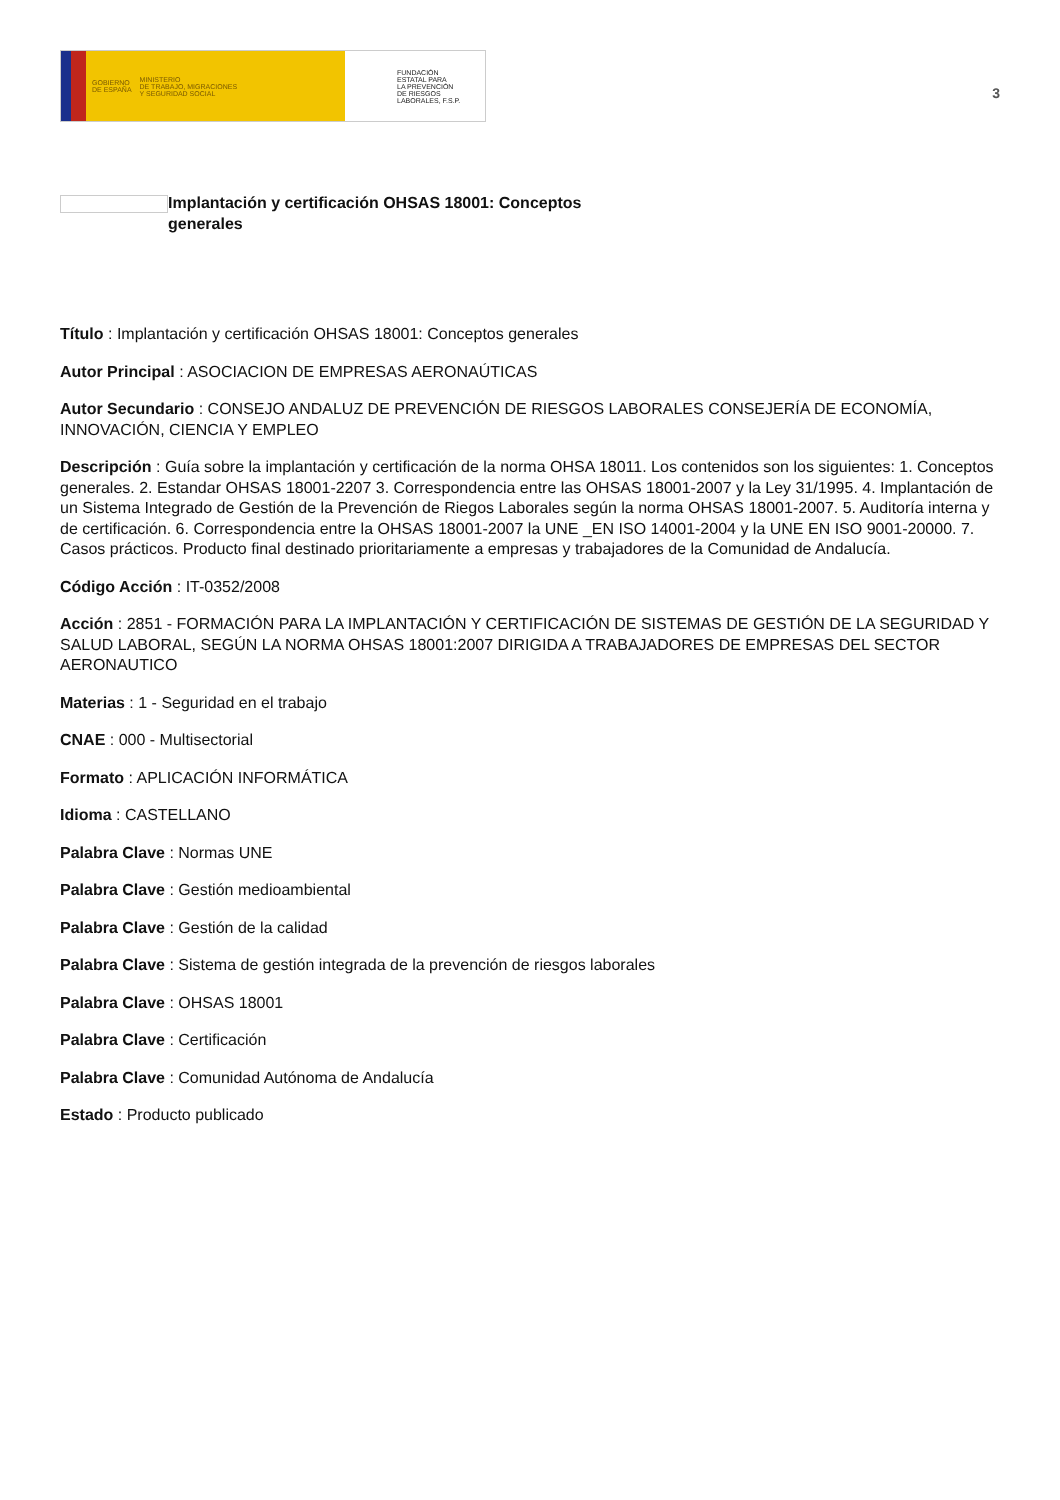GOBIERNO
DE ESPAÑA MINISTERIO
DE TRABAJO, MIGRACIONES
Y SEGURIDAD SOCIAL
FUNDACIÓN
ESTATAL PARA
LA PREVENCIÓN
DE RIESGOS
LABORALES, F.S.P.
3
Implantación y certificación OHSAS 18001: Conceptos generales
Título : Implantación y certificación OHSAS 18001: Conceptos generales
Autor Principal : ASOCIACION DE EMPRESAS AERONAÚTICAS
Autor Secundario : CONSEJO ANDALUZ DE PREVENCIÓN DE RIESGOS LABORALES CONSEJERÍA DE ECONOMÍA, INNOVACIÓN, CIENCIA Y EMPLEO
Descripción : Guía sobre la implantación y certificación de la norma OHSA 18011. Los contenidos son los siguientes: 1. Conceptos generales. 2. Estandar OHSAS 18001-2207 3. Correspondencia entre las OHSAS 18001-2007 y la Ley 31/1995. 4. Implantación de un Sistema Integrado de Gestión de la Prevención de Riegos Laborales según la norma OHSAS 18001-2007. 5. Auditoría interna y de certificación. 6. Correspondencia entre la OHSAS 18001-2007 la UNE _EN ISO 14001-2004 y la UNE EN ISO 9001-20000. 7. Casos prácticos. Producto final destinado prioritariamente a empresas y trabajadores de la Comunidad de Andalucía.
Código Acción : IT-0352/2008
Acción : 2851 - FORMACIÓN PARA LA IMPLANTACIÓN Y CERTIFICACIÓN DE SISTEMAS DE GESTIÓN DE LA SEGURIDAD Y SALUD LABORAL, SEGÚN LA NORMA OHSAS 18001:2007 DIRIGIDA A TRABAJADORES DE EMPRESAS DEL SECTOR AERONAUTICO
Materias : 1 - Seguridad en el trabajo
CNAE : 000 - Multisectorial
Formato : APLICACIÓN INFORMÁTICA
Idioma : CASTELLANO
Palabra Clave : Normas UNE
Palabra Clave : Gestión medioambiental
Palabra Clave : Gestión de la calidad
Palabra Clave : Sistema de gestión integrada de la prevención de riesgos laborales
Palabra Clave : OHSAS 18001
Palabra Clave : Certificación
Palabra Clave : Comunidad Autónoma de Andalucía
Estado : Producto publicado